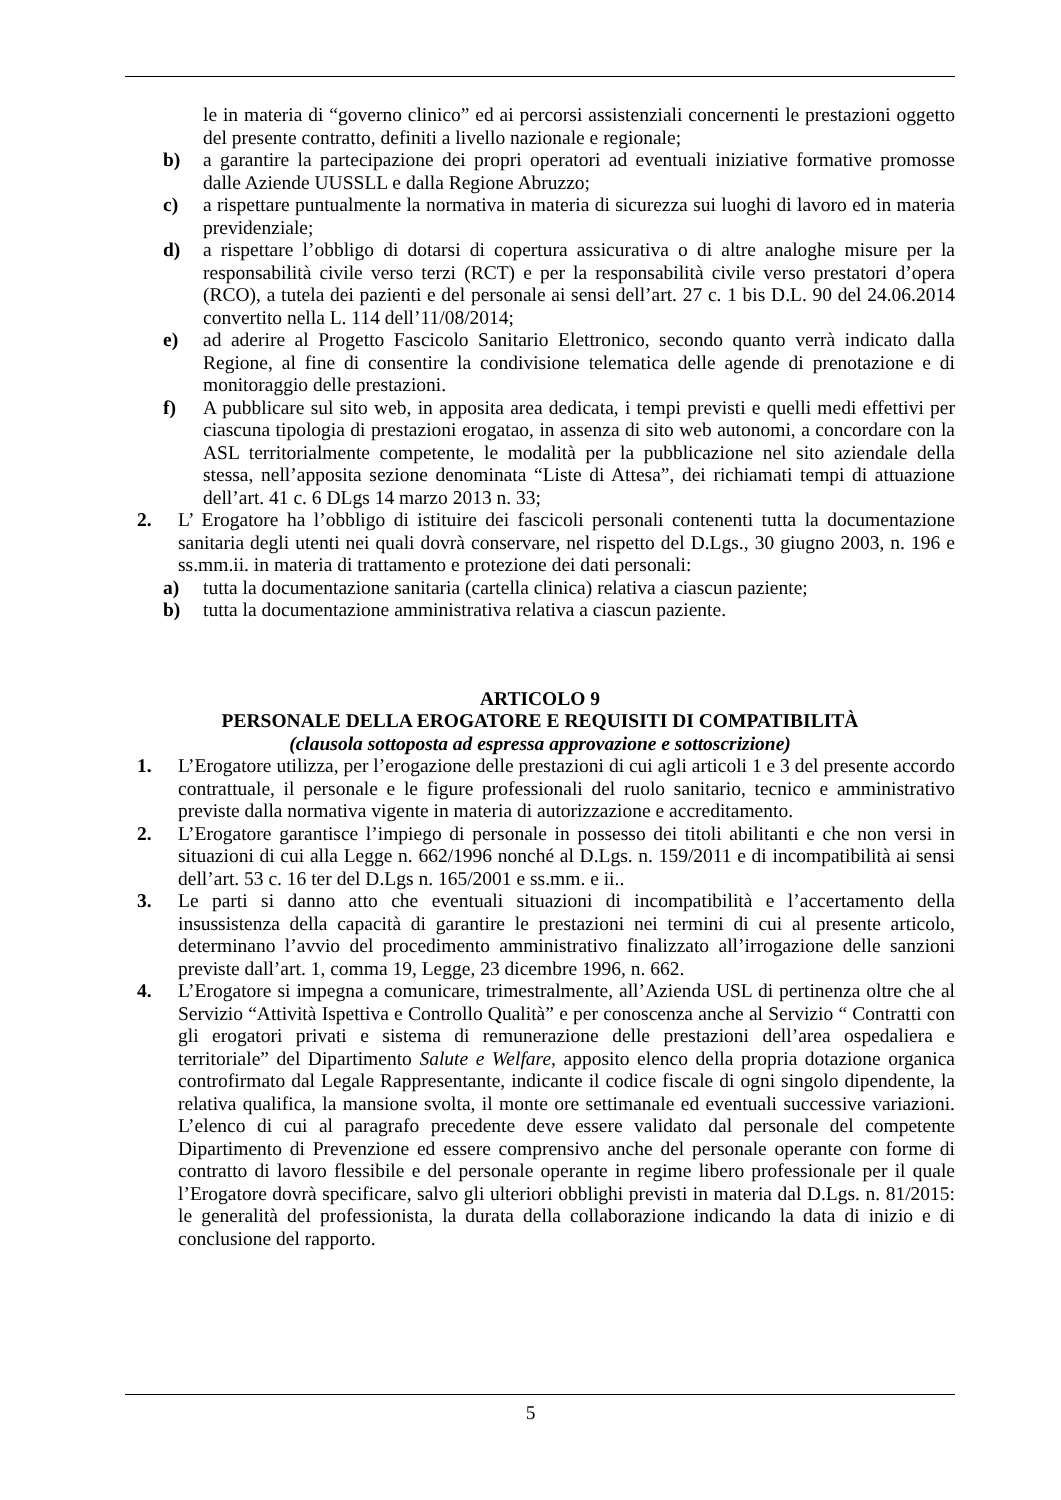le in materia di “governo clinico” ed ai percorsi assistenziali concernenti le prestazioni oggetto del presente contratto, definiti a livello nazionale e regionale;
b) a garantire la partecipazione dei propri operatori ad eventuali iniziative formative promosse dalle Aziende UUSSLL e dalla Regione Abruzzo;
c) a rispettare puntualmente la normativa in materia di sicurezza sui luoghi di lavoro ed in materia previdenziale;
d) a rispettare l’obbligo di dotarsi di copertura assicurativa o di altre analoghe misure per la responsabilità civile verso terzi (RCT) e per la responsabilità civile verso prestatori d’opera (RCO), a tutela dei pazienti e del personale ai sensi dell’art. 27 c. 1 bis D.L. 90 del 24.06.2014 convertito nella L. 114 dell’11/08/2014;
e) ad aderire al Progetto Fascicolo Sanitario Elettronico, secondo quanto verrà indicato dalla Regione, al fine di consentire la condivisione telematica delle agende di prenotazione e di monitoraggio delle prestazioni.
f) A pubblicare sul sito web, in apposita area dedicata, i tempi previsti e quelli medi effettivi per ciascuna tipologia di prestazioni erogatao, in assenza di sito web autonomi, a concordare con la ASL territorialmente competente, le modalità per la pubblicazione nel sito aziendale della stessa, nell’apposita sezione denominata “Liste di Attesa”, dei richiamati tempi di attuazione dell’art. 41 c. 6 DLgs 14 marzo 2013 n. 33;
2. L’ Erogatore ha l’obbligo di istituire dei fascicoli personali contenenti tutta la documentazione sanitaria degli utenti nei quali dovrà conservare, nel rispetto del D.Lgs., 30 giugno 2003, n. 196 e ss.mm.ii. in materia di trattamento e protezione dei dati personali:
a) tutta la documentazione sanitaria (cartella clinica) relativa a ciascun paziente;
b) tutta la documentazione amministrativa relativa a ciascun paziente.
ARTICOLO 9
PERSONALE DELLA EROGATORE E REQUISITI DI COMPATIBILITÀ
(clausola sottoposta ad espressa approvazione e sottoscrizione)
1. L’Erogatore utilizza, per l’erogazione delle prestazioni di cui agli articoli 1 e 3 del presente accordo contrattuale, il personale e le figure professionali del ruolo sanitario, tecnico e amministrativo previste dalla normativa vigente in materia di autorizzazione e accreditamento.
2. L’Erogatore garantisce l’impiego di personale in possesso dei titoli abilitanti e che non versi in situazioni di cui alla Legge n. 662/1996 nonché al D.Lgs. n. 159/2011 e di incompatibilità ai sensi dell’art. 53 c. 16 ter del D.Lgs n. 165/2001 e ss.mm. e ii..
3. Le parti si danno atto che eventuali situazioni di incompatibilità e l’accertamento della insussistenza della capacità di garantire le prestazioni nei termini di cui al presente articolo, determinano l’avvio del procedimento amministrativo finalizzato all’irrogazione delle sanzioni previste dall’art. 1, comma 19, Legge, 23 dicembre 1996, n. 662.
4. L’Erogatore si impegna a comunicare, trimestralmente, all’Azienda USL di pertinenza oltre che al Servizio “Attività Ispettiva e Controllo Qualità” e per conoscenza anche al Servizio “ Contratti con gli erogatori privati e sistema di remunerazione delle prestazioni dell’area ospedaliera e territoriale” del Dipartimento Salute e Welfare, apposito elenco della propria dotazione organica controfirmato dal Legale Rappresentante, indicante il codice fiscale di ogni singolo dipendente, la relativa qualifica, la mansione svolta, il monte ore settimanale ed eventuali successive variazioni. L’elenco di cui al paragrafo precedente deve essere validato dal personale del competente Dipartimento di Prevenzione ed essere comprensivo anche del personale operante con forme di contratto di lavoro flessibile e del personale operante in regime libero professionale per il quale l’Erogatore dovrà specificare, salvo gli ulteriori obblighi previsti in materia dal D.Lgs. n. 81/2015: le generalità del professionista, la durata della collaborazione indicando la data di inizio e di conclusione del rapporto.
5